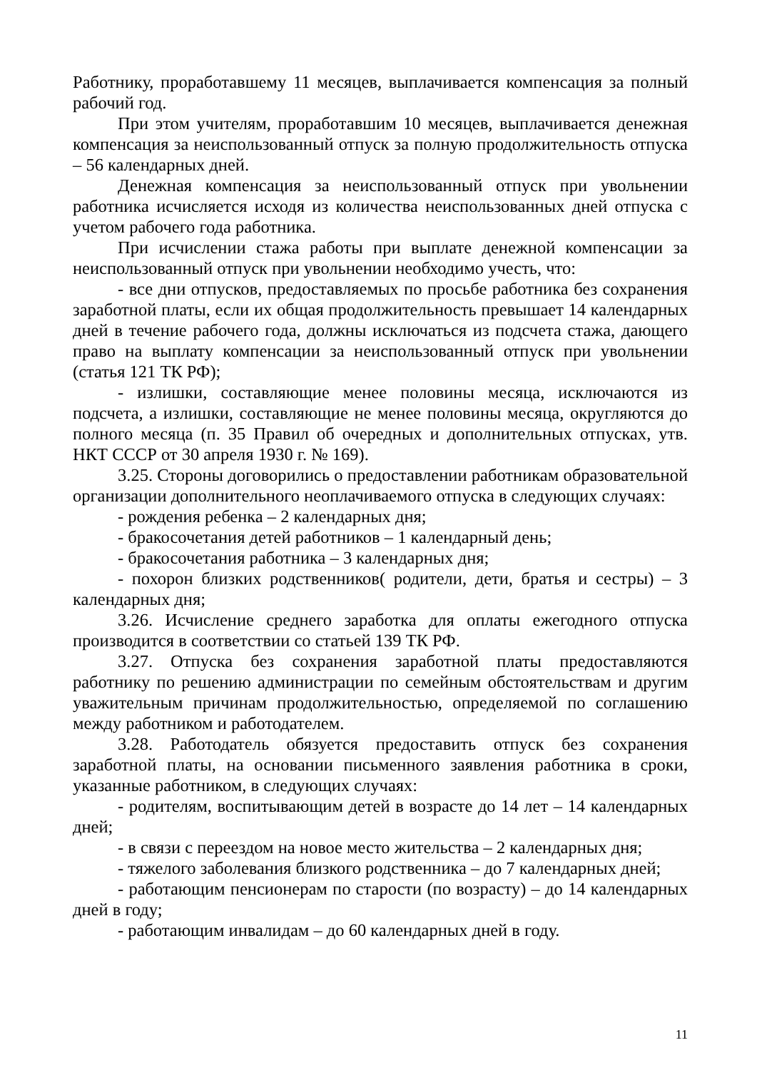Работнику, проработавшему 11 месяцев, выплачивается компенсация за полный рабочий год.
При этом учителям, проработавшим 10 месяцев, выплачивается денежная компенсация за неиспользованный отпуск за полную продолжительность отпуска – 56 календарных дней.
Денежная компенсация за неиспользованный отпуск при увольнении работника исчисляется исходя из количества неиспользованных дней отпуска с учетом рабочего года работника.
При исчислении стажа работы при выплате денежной компенсации за неиспользованный отпуск при увольнении необходимо учесть, что:
- все дни отпусков, предоставляемых по просьбе работника без сохранения заработной платы, если их общая продолжительность превышает 14 календарных дней в течение рабочего года, должны исключаться из подсчета стажа, дающего право на выплату компенсации за неиспользованный отпуск при увольнении (статья 121 ТК РФ);
- излишки, составляющие менее половины месяца, исключаются из подсчета, а излишки, составляющие не менее половины месяца, округляются до полного месяца (п. 35 Правил об очередных и дополнительных отпусках, утв. НКТ СССР от 30 апреля 1930 г. № 169).
3.25. Стороны договорились о предоставлении работникам образовательной организации дополнительного неоплачиваемого отпуска в следующих случаях:
- рождения ребенка – 2 календарных дня;
- бракосочетания детей работников – 1 календарный день;
- бракосочетания работника – 3 календарных дня;
- похорон близких родственников( родители, дети, братья и сестры) – 3 календарных дня;
3.26. Исчисление среднего заработка для оплаты ежегодного отпуска производится в соответствии со статьей 139 ТК РФ.
3.27. Отпуска без сохранения заработной платы предоставляются работнику по решению администрации по семейным обстоятельствам и другим уважительным причинам продолжительностью, определяемой по соглашению между работником и работодателем.
3.28. Работодатель обязуется предоставить отпуск без сохранения заработной платы, на основании письменного заявления работника в сроки, указанные работником, в следующих случаях:
- родителям, воспитывающим детей в возрасте до 14 лет – 14 календарных дней;
- в связи с переездом на новое место жительства – 2 календарных дня;
- тяжелого заболевания близкого родственника – до 7 календарных дней;
- работающим пенсионерам по старости (по возрасту) – до 14 календарных дней в году;
- работающим инвалидам – до 60 календарных дней в году.
11